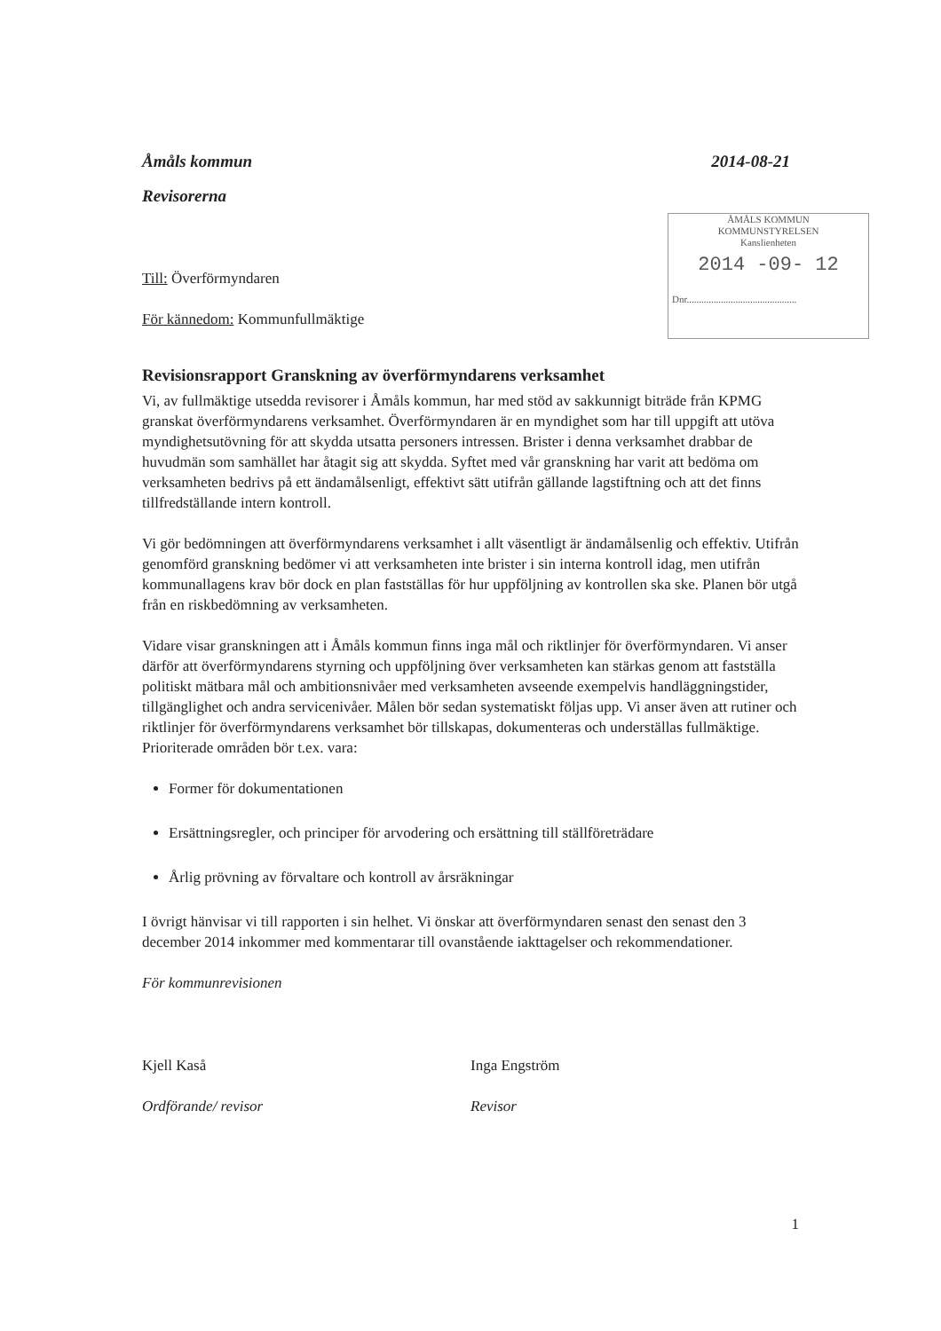Åmåls kommun 2014-08-21
Revisorerna
ÅMÅLS KOMMUN
KOMMUNSTYRELSEN
Kanslienheten
2014 -09- 12
Dnr.............................................
Till: Överförmyndaren
För kännedom: Kommunfullmäktige
Revisionsrapport Granskning av överförmyndarens verksamhet
Vi, av fullmäktige utsedda revisorer i Åmåls kommun, har med stöd av sakkunnigt biträde från KPMG granskat överförmyndarens verksamhet. Överförmyndaren är en myndighet som har till uppgift att utöva myndighetsutövning för att skydda utsatta personers intressen. Brister i denna verksamhet drabbar de huvudmän som samhället har åtagit sig att skydda. Syftet med vår granskning har varit att bedöma om verksamheten bedrivs på ett ändamålsenligt, effektivt sätt utifrån gällande lagstiftning och att det finns tillfredställande intern kontroll.
Vi gör bedömningen att överförmyndarens verksamhet i allt väsentligt är ändamålsenlig och effektiv. Utifrån genomförd granskning bedömer vi att verksamheten inte brister i sin interna kontroll idag, men utifrån kommunallagens krav bör dock en plan fastställas för hur uppföljning av kontrollen ska ske. Planen bör utgå från en riskbedömning av verksamheten.
Vidare visar granskningen att i Åmåls kommun finns inga mål och riktlinjer för överförmyndaren. Vi anser därför att överförmyndarens styrning och uppföljning över verksamheten kan stärkas genom att fastställa politiskt mätbara mål och ambitionsnivåer med verksamheten avseende exempelvis handläggningstider, tillgänglighet och andra servicenivåer. Målen bör sedan systematiskt följas upp. Vi anser även att rutiner och riktlinjer för överförmyndarens verksamhet bör tillskapas, dokumenteras och underställas fullmäktige. Prioriterade områden bör t.ex. vara:
Former för dokumentationen
Ersättningsregler, och principer för arvodering och ersättning till ställföreträdare
Årlig prövning av förvaltare och kontroll av årsräkningar
I övrigt hänvisar vi till rapporten i sin helhet. Vi önskar att överförmyndaren senast den senast den 3 december 2014 inkommer med kommentarar till ovanstående iakttagelser och rekommendationer.
För kommunrevisionen
Kjell Kaså
Ordförande/ revisor
Inga Engström
Revisor
1